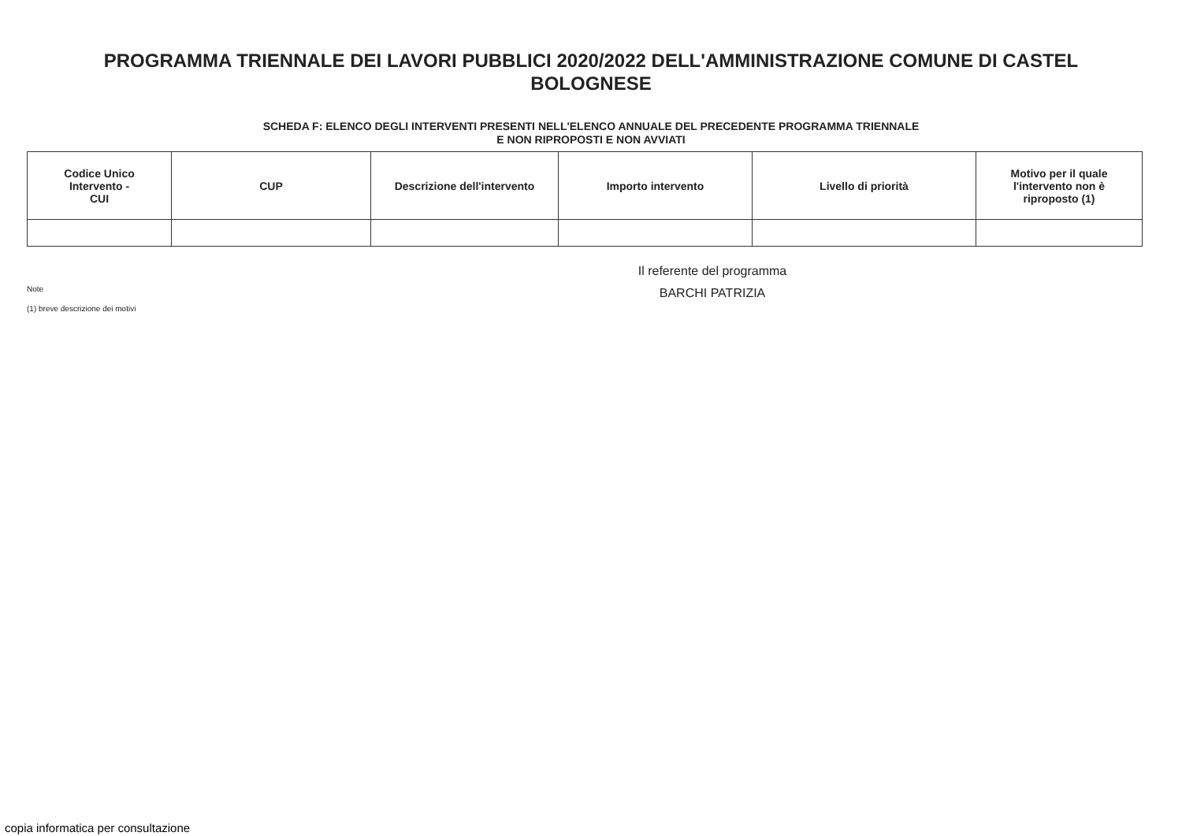PROGRAMMA TRIENNALE DEI LAVORI PUBBLICI 2020/2022 DELL'AMMINISTRAZIONE COMUNE DI CASTEL BOLOGNESE
SCHEDA F: ELENCO DEGLI INTERVENTI PRESENTI NELL'ELENCO ANNUALE DEL PRECEDENTE PROGRAMMA TRIENNALE
E NON RIPROPOSTI E NON AVVIATI
| Codice Unico Intervento - CUI | CUP | Descrizione dell'intervento | Importo intervento | Livello di priorità | Motivo per il quale l'intervento non è riproposto (1) |
| --- | --- | --- | --- | --- | --- |
Note
(1) breve descrizione dei motivi
Il referente del programma
BARCHI PATRIZIA
copia informatica per consultazione